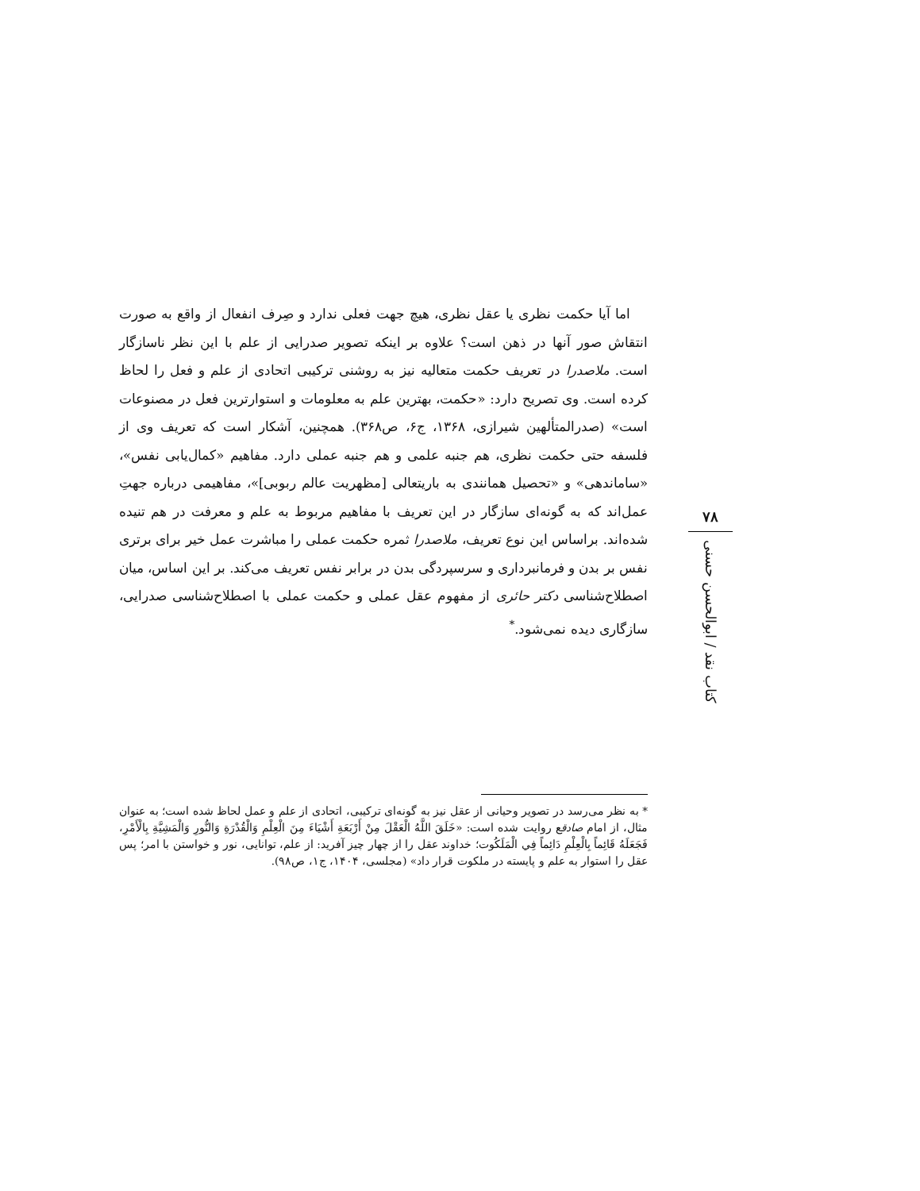اما آیا حکمت نظری یا عقل نظری، هیچ جهت فعلی ندارد و صِرف انفعال از واقع به صورت انتقاش صور آنها در ذهن است؟ علاوه بر اینکه تصویر صدرایی از علم با این نظر ناسازگار است. ملاصدرا در تعریف حکمت متعالیه نیز به روشنی ترکیبی اتحادی از علم و فعل را لحاظ کرده است. وی تصریح دارد: «حکمت، بهترین علم به معلومات و استوارترین فعل در مصنوعات است» (صدرالمتألهین شیرازی، ۱۳۶۸، ج۶، ص۳۶۸). همچنین، آشکار است که تعریف وی از فلسفه حتی حکمت نظری، هم جنبه علمی و هم جنبه عملی دارد. مفاهیم «کمال‌یابی نفس»، «ساماندهی» و «تحصیل همانندی به باریتعالی [مظهریت عالم ربوبی]»، مفاهیمی درباره جهتِ عمل‌اند که به گونه‌ای سازگار در این تعریف با مفاهیم مربوط به علم و معرفت در هم تنیده شده‌اند. براساس این نوع تعریف، ملاصدرا ثمره حکمت عملی را مباشرت عمل خیر برای برتری نفس بر بدن و فرمانبرداری و سرسپردگی بدن در برابر نفس تعریف می‌کند. بر این اساس، میان اصطلاح‌شناسی دکتر حائری از مفهوم عقل عملی و حکمت عملی با اصطلاح‌شناسی صدرایی، سازگاری دیده نمی‌شود.<sup>*</sup>
۷۸
کتاب نقد / ابوالحسن حسنی
* به نظر می‌رسد در تصویر وحیانی از عقل نیز به گونه‌ای ترکیبی، اتحادی از علم و عمل لحاظ شده است؛ به عنوان مثال، از امام صادقع روایت شده است: «خَلَقَ اللَّهُ الْعَقْلَ مِنْ أَرْبَعَةِ أَشْيَاءَ مِنَ الْعِلْمِ وَالْقُدْرَةِ وَالنُّورِ وَالْمَشِيَّةِ بِالْأَمْرِ، فَجَعَلَهُ قَائِماً بِالْعِلْمِ دَائِماً فِي الْمَلَكُوت؛ خداوند عقل را از چهار چیز آفرید: از علم، توانایی، نور و خواستن با امر؛ پس عقل را استوار به علم و پایسته در ملکوت قرار داد» (مجلسی، ۱۴۰۴، ج۱، ص۹۸).